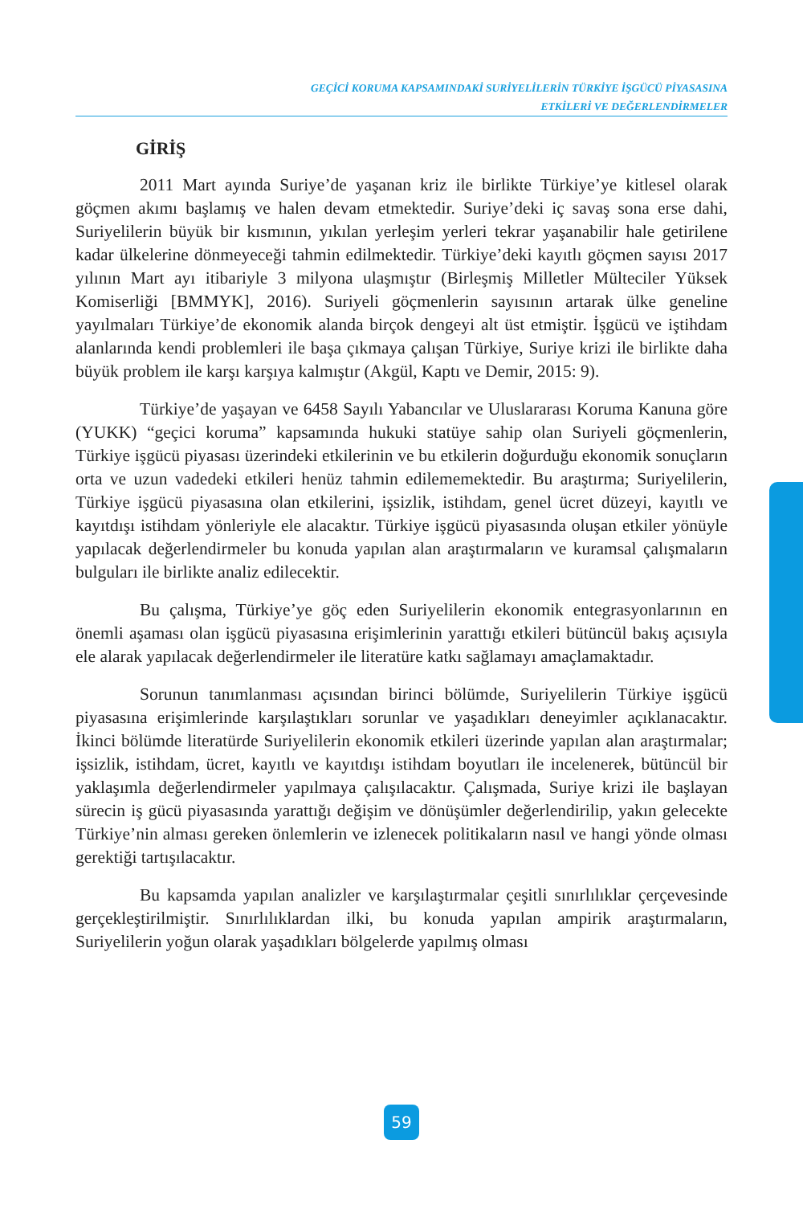GEÇİCİ KORUMA KAPSAMINDAKİ SURİYELİLERİN TÜRKİYE İŞGÜCÜ PİYASASINA
ETKİLERİ VE DEĞERLENDİRMELER
GİRİŞ
2011 Mart ayında Suriye’de yaşanan kriz ile birlikte Türkiye’ye kitlesel olarak göçmen akımı başlamış ve halen devam etmektedir. Suriye’deki iç savaş sona erse dahi, Suriyelilerin büyük bir kısmının, yıkılan yerleşim yerleri tekrar yaşanabilir hale getirilene kadar ülkelerine dönmeyeceği tahmin edilmektedir. Türkiye’deki kayıtlı göçmen sayısı 2017 yılının Mart ayı itibariyle 3 milyona ulaşmıştır (Birleşmiş Milletler Mülteciler Yüksek Komiserliği [BMMYK], 2016). Suriyeli göçmenlerin sayısının artarak ülke geneline yayılmaları Türkiye’de ekonomik alanda birçok dengeyi alt üst etmiştir. İşgücü ve iştihdam alanlarında kendi problemleri ile başa çıkmaya çalışan Türkiye, Suriye krizi ile birlikte daha büyük problem ile karşı karşıya kalmıştır (Akgül, Kaptı ve Demir, 2015: 9).
Türkiye’de yaşayan ve 6458 Sayılı Yabancılar ve Uluslararası Koruma Kanuna göre (YUKK) “geçici koruma” kapsamında hukuki statüye sahip olan Suriyeli göçmenlerin, Türkiye işgücü piyasası üzerindeki etkilerinin ve bu etkilerin doğurduğu ekonomik sonuçların orta ve uzun vadedeki etkileri henüz tahmin edilememektedir. Bu araştırma; Suriyelilerin, Türkiye işgücü piyasasına olan etkilerini, işsizlik, istihdam, genel ücret düzeyi, kayıtlı ve kayıtdışı istihdam yönleriyle ele alacaktır. Türkiye işgücü piyasasında oluşan etkiler yönüyle yapılacak değerlendirmeler bu konuda yapılan alan araştırmaların ve kuramsal çalışmaların bulguları ile birlikte analiz edilecektir.
Bu çalışma, Türkiye’ye göç eden Suriyelilerin ekonomik entegrasyonlarının en önemli aşaması olan işgücü piyasasına erişimlerinin yarattığı etkileri bütüncül bakış açısıyla ele alarak yapılacak değerlendirmeler ile literatüre katkı sağlamayı amaçlamaktadır.
Sorunun tanımlanması açısından birinci bölümde, Suriyelilerin Türkiye işgücü piyasasına erişimlerinde karşılaştıkları sorunlar ve yaşadıkları deneyimler açıklanacaktır. İkinci bölümde literatürde Suriyelilerin ekonomik etkileri üzerinde yapılan alan araştırmalar; işsizlik, istihdam, ücret, kayıtlı ve kayıtdışı istihdam boyutları ile incelenerek, bütüncül bir yaklaşımla değerlendirmeler yapılmaya çalışılacaktır. Çalışmada, Suriye krizi ile başlayan sürecin iş gücü piyasasında yarattığı değişim ve dönüşümler değerlendirilip, yakın gelecekte Türkiye’nin alması gereken önlemlerin ve izlenecek politikaların nasıl ve hangi yönde olması gerektiği tartışılacaktır.
Bu kapsamda yapılan analizler ve karşılaştırmalar çeşitli sınırlılıklar çerçevesinde gerçekleştirilmiştir. Sınırlılıklardan ilki, bu konuda yapılan ampirik araştırmaların, Suriyelilerin yoğun olarak yaşadıkları bölgelerde yapılmış olması
59